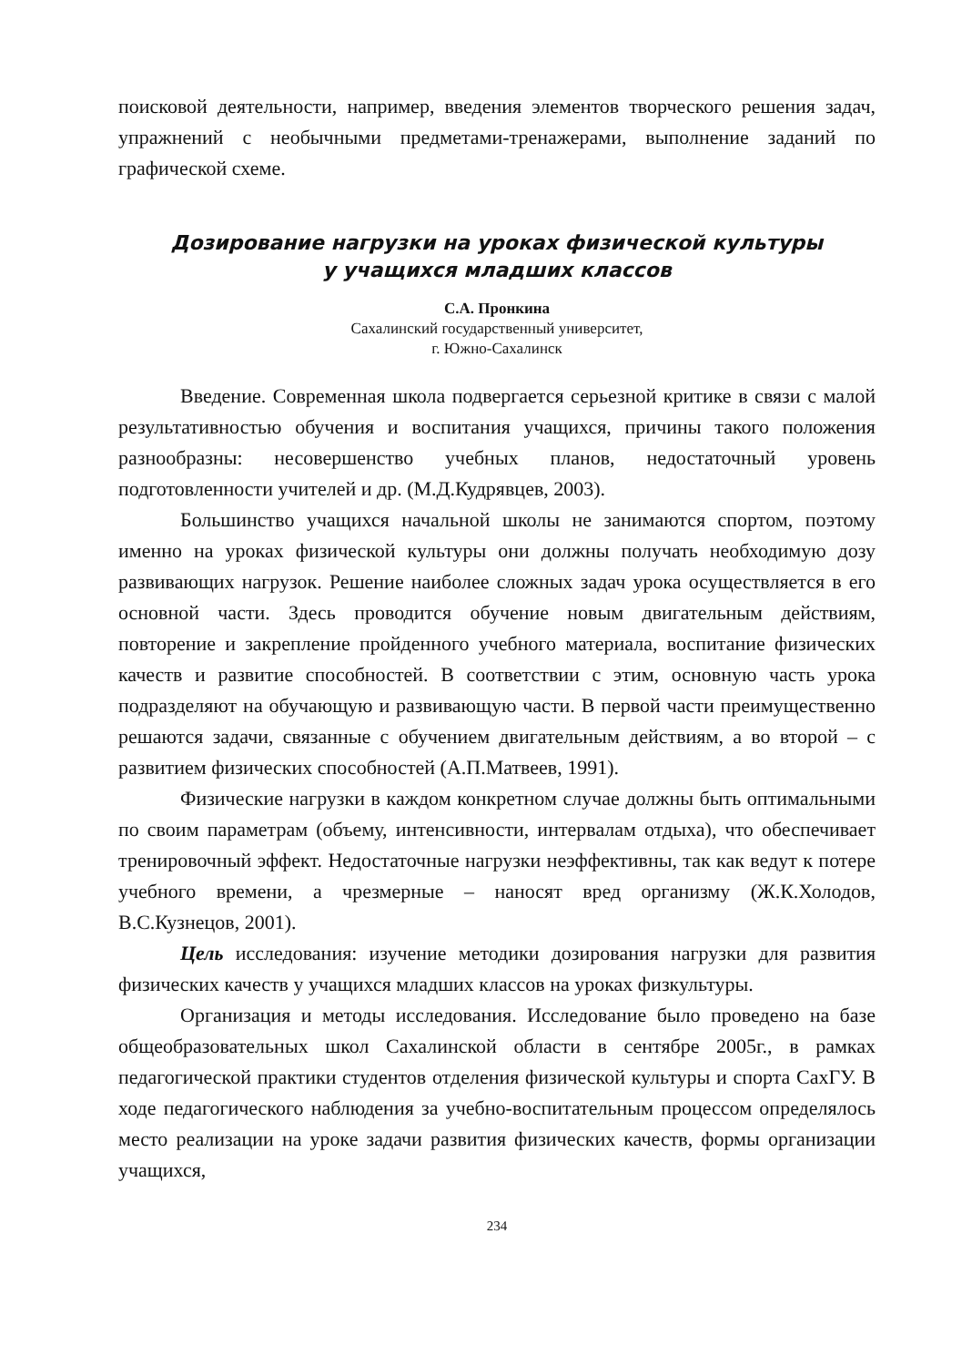поисковой деятельности, например, введения элементов творческого решения задач, упражнений с необычными предметами-тренажерами, выполнение заданий по графической схеме.
Дозирование нагрузки на уроках физической культуры
у учащихся младших классов
С.А. Пронкина
Сахалинский государственный университет,
г. Южно-Сахалинск
Введение. Современная школа подвергается серьезной критике в связи с малой результативностью обучения и воспитания учащихся, причины такого положения разнообразны: несовершенство учебных планов, недостаточный уровень подготовленности учителей и др. (М.Д.Кудрявцев, 2003).
Большинство учащихся начальной школы не занимаются спортом, поэтому именно на уроках физической культуры они должны получать необходимую дозу развивающих нагрузок. Решение наиболее сложных задач урока осуществляется в его основной части. Здесь проводится обучение новым двигательным действиям, повторение и закрепление пройденного учебного материала, воспитание физических качеств и развитие способностей. В соответствии с этим, основную часть урока подразделяют на обучающую и развивающую части. В первой части преимущественно решаются задачи, связанные с обучением двигательным действиям, а во второй – с развитием физических способностей (А.П.Матвеев, 1991).
Физические нагрузки в каждом конкретном случае должны быть оптимальными по своим параметрам (объему, интенсивности, интервалам отдыха), что обеспечивает тренировочный эффект. Недостаточные нагрузки неэффективны, так как ведут к потере учебного времени, а чрезмерные – наносят вред организму (Ж.К.Холодов, В.С.Кузнецов, 2001).
Цель исследования: изучение методики дозирования нагрузки для развития физических качеств у учащихся младших классов на уроках физкультуры.
Организация и методы исследования. Исследование было проведено на базе общеобразовательных школ Сахалинской области в сентябре 2005г., в рамках педагогической практики студентов отделения физической культуры и спорта СахГУ. В ходе педагогического наблюдения за учебно-воспитательным процессом определялось место реализации на уроке задачи развития физических качеств, формы организации учащихся,
234